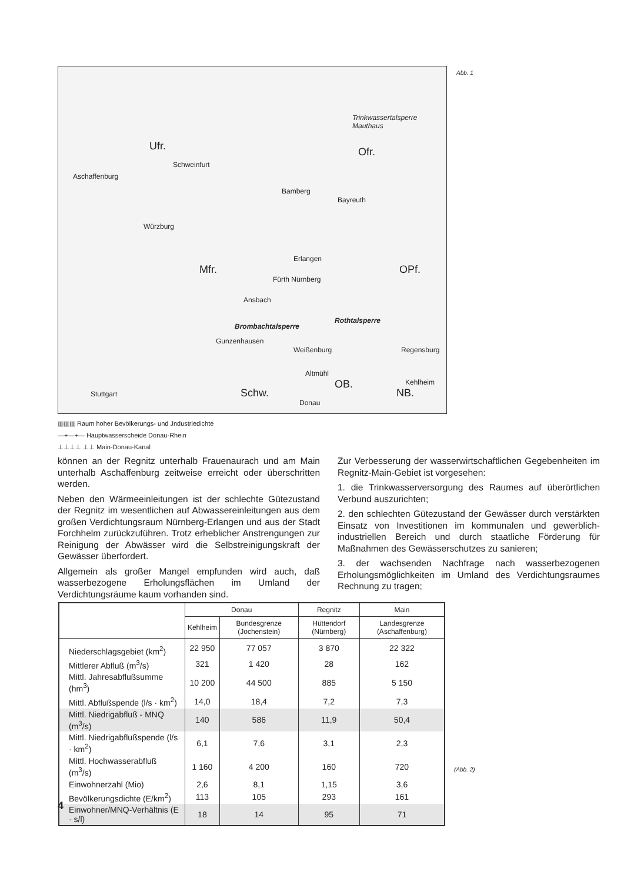Trinkwassertalsperre Mauthaus
Ufr. Ofr.
Schweinfurt
Aschaffenburg
Bamberg
Bayreuth
Würzburg
Erlangen
Mfr. OPf.
Fürth Nürnberg
Ansbach
Rothtalsperre
Brombachtalsperre
Gunzenhausen
Weißenburg Regensburg
Altmühl
OB. Kehlheim
Schw. NB. Stuttgart
Donau
Abb. 1
▥▥▥ Raum hoher Bevölkerungs- und Jndustriedichte
—+—+— Hauptwasserscheide Donau-Rhein
⊥⊥⊥⊥ ⊥⊥ Main-Donau-Kanal
können an der Regnitz unterhalb Frauenaurach und am Main unterhalb Aschaffenburg zeitweise erreicht oder überschritten werden.
Neben den Wärmeeinleitungen ist der schlechte Gütezustand der Regnitz im wesentlichen auf Abwassereinleitungen aus dem großen Verdichtungsraum Nürnberg-Erlangen und aus der Stadt Forchhelm zurückzuführen. Trotz erheblicher Anstrengungen zur Reinigung der Abwässer wird die Selbstreinigungskraft der Gewässer überfordert.
Allgemein als großer Mangel empfunden wird auch, daß wasserbezogene Erholungsflächen im Umland der Verdichtungsräume kaum vorhanden sind.
Zur Verbesserung der wasserwirtschaftlichen Gegebenheiten im Regnitz-Main-Gebiet ist vorgesehen:
1. die Trinkwasserversorgung des Raumes auf überörtlichen Verbund auszurichten;
2. den schlechten Gütezustand der Gewässer durch verstärkten Einsatz von Investitionen im kommunalen und gewerblich-industriellen Bereich und durch staatliche Förderung für Maßnahmen des Gewässerschutzes zu sanieren;
3. der wachsenden Nachfrage nach wasserbezogenen Erholungsmöglichkeiten im Umland des Verdichtungsraumes Rechnung zu tragen;
| | Donau | | Regnitz | Main |
| --- | --- | --- | --- | --- |
| | Kehlheim | Bundesgrenze (Jochenstein) | Hüttendorf (Nürnberg) | Landesgrenze (Aschaffenburg) |
| Niederschlagsgebiet (km<sup>2</sup>) | 22 950 | 77 057 | 3 870 | 22 322 |
| Mittlerer Abfluß (m<sup>3</sup>/s) | 321 | 1 420 | 28 | 162 |
| Mittl. Jahresabflußsumme (hm<sup>3</sup>) | 10 200 | 44 500 | 885 | 5 150 |
| Mittl. Abflußspende (l/s · km<sup>2</sup>) | 14,0 | 18,4 | 7,2 | 7,3 |
| Mittl. Niedrigabfluß - MNQ (m<sup>3</sup>/s) | 140 | 586 | 11,9 | 50,4 |
| Mittl. Niedrigabflußspende (l/s · km<sup>2</sup>) | 6,1 | 7,6 | 3,1 | 2,3 |
| Mittl. Hochwasserabfluß (m<sup>3</sup>/s) | 1 160 | 4 200 | 160 | 720 |
| Einwohnerzahl (Mio) | 2,6 | 8,1 | 1,15 | 3,6 |
| Bevölkerungsdichte (E/km<sup>2</sup>) | 113 | 105 | 293 | 161 |
| Einwohner/MNQ-Verhältnis (E · s/l) | 18 | 14 | 95 | 71 |
(Abb. 2)
4